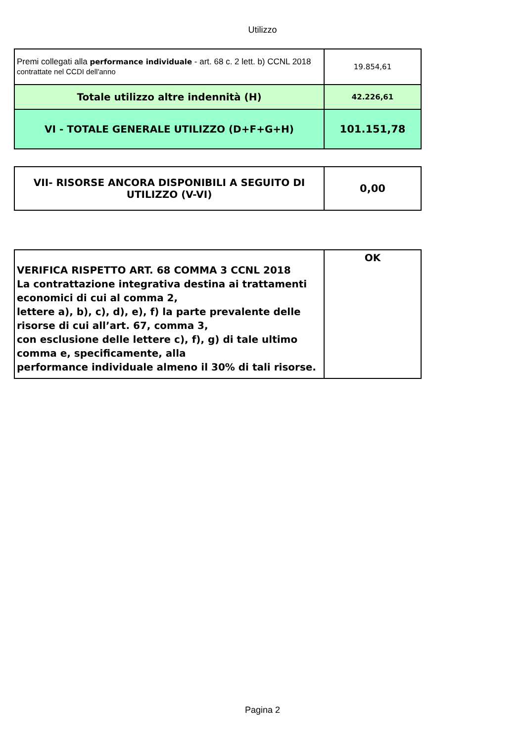Utilizzo
| Premi collegati alla performance individuale - art. 68 c. 2 lett. b) CCNL 2018 contrattate nel CCDI dell'anno | 19.854,61 |
| Totale utilizzo altre indennità (H) | 42.226,61 |
| VI - TOTALE GENERALE UTILIZZO (D+F+G+H) | 101.151,78 |
| VII- RISORSE ANCORA DISPONIBILI A SEGUITO DI UTILIZZO (V-VI) | 0,00 |
| VERIFICA RISPETTO ART. 68 COMMA 3 CCNL 2018 La contrattazione integrativa destina ai trattamenti economici di cui al comma 2, lettere a), b), c), d), e), f) la parte prevalente delle risorse di cui all’art. 67, comma 3, con esclusione delle lettere c), f), g) di tale ultimo comma e, specificamente, alla performance individuale almeno il 30% di tali risorse. | OK |
Pagina 2